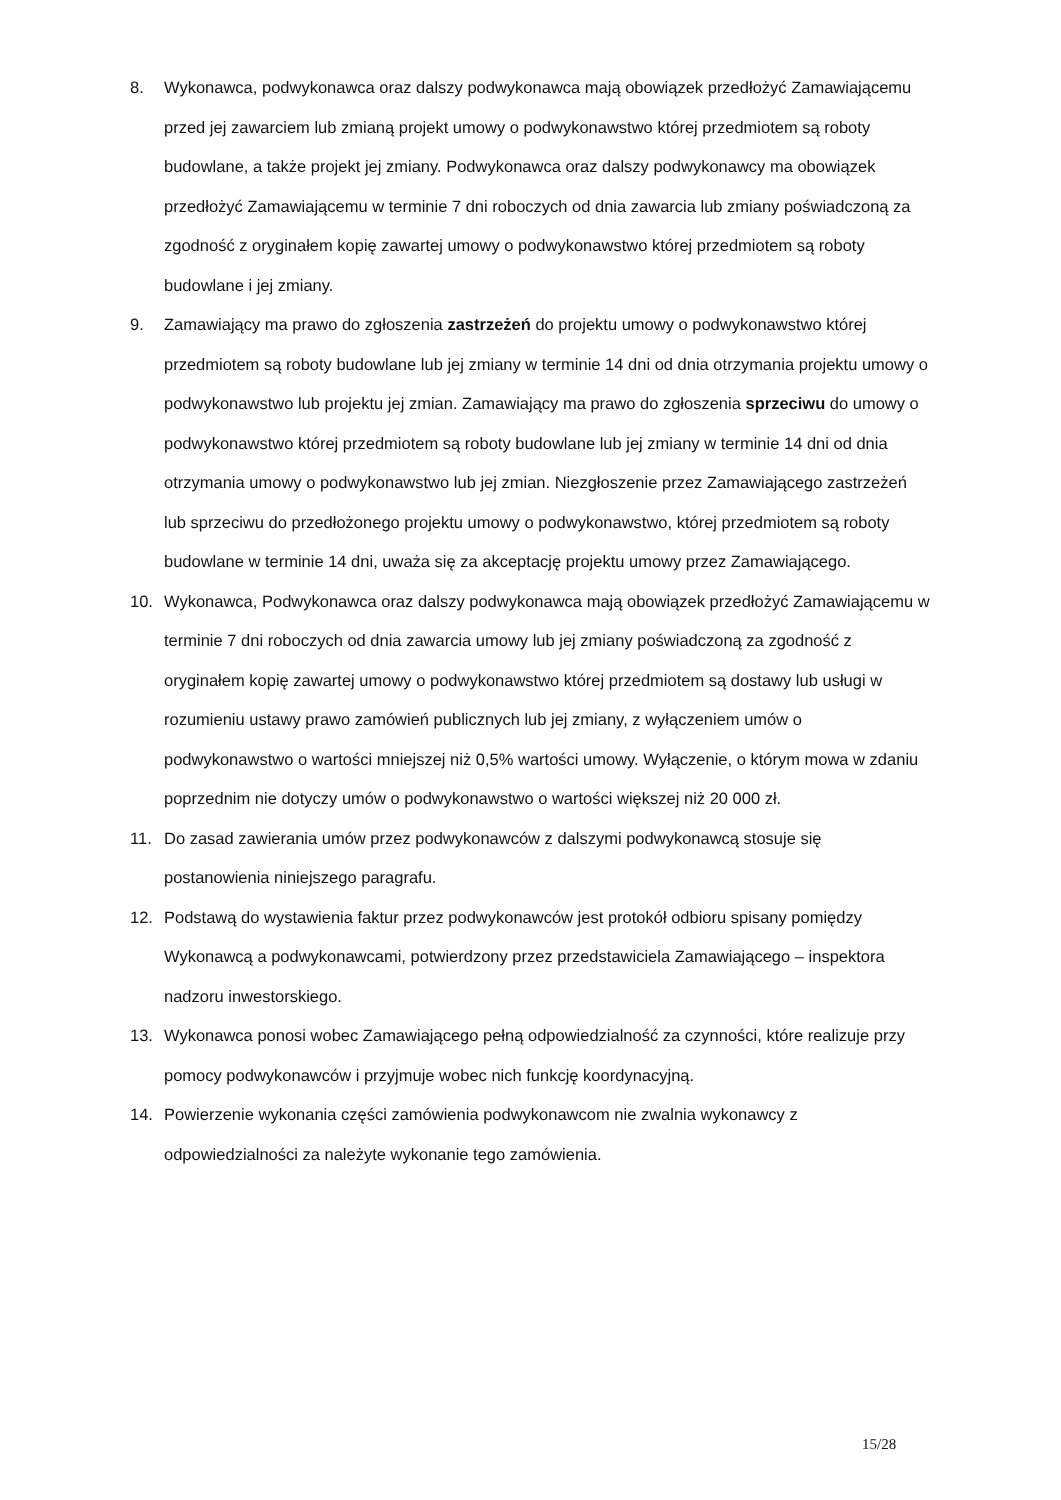8. Wykonawca, podwykonawca oraz dalszy podwykonawca mają obowiązek przedłożyć Zamawiającemu przed jej zawarciem lub zmianą projekt umowy o podwykonawstwo której przedmiotem są roboty budowlane, a także projekt jej zmiany. Podwykonawca oraz dalszy podwykonawcy ma obowiązek przedłożyć Zamawiającemu w terminie 7 dni roboczych od dnia zawarcia lub zmiany poświadczoną za zgodność z oryginałem kopię zawartej umowy o podwykonawstwo której przedmiotem są roboty budowlane i jej zmiany.
9. Zamawiający ma prawo do zgłoszenia zastrzeżeń do projektu umowy o podwykonawstwo której przedmiotem są roboty budowlane lub jej zmiany w terminie 14 dni od dnia otrzymania projektu umowy o podwykonawstwo lub projektu jej zmian. Zamawiający ma prawo do zgłoszenia sprzeciwu do umowy o podwykonawstwo której przedmiotem są roboty budowlane lub jej zmiany w terminie 14 dni od dnia otrzymania umowy o podwykonawstwo lub jej zmian. Niezgłoszenie przez Zamawiającego zastrzeżeń lub sprzeciwu do przedłożonego projektu umowy o podwykonawstwo, której przedmiotem są roboty budowlane w terminie 14 dni, uważa się za akceptację projektu umowy przez Zamawiającego.
10. Wykonawca, Podwykonawca oraz dalszy podwykonawca mają obowiązek przedłożyć Zamawiającemu w terminie 7 dni roboczych od dnia zawarcia umowy lub jej zmiany poświadczoną za zgodność z oryginałem kopię zawartej umowy o podwykonawstwo której przedmiotem są dostawy lub usługi w rozumieniu ustawy prawo zamówień publicznych lub jej zmiany, z wyłączeniem umów o podwykonawstwo o wartości mniejszej niż 0,5% wartości umowy. Wyłączenie, o którym mowa w zdaniu poprzednim nie dotyczy umów o podwykonawstwo o wartości większej niż 20 000 zł.
11. Do zasad zawierania umów przez podwykonawców z dalszymi podwykonawcą stosuje się postanowienia niniejszego paragrafu.
12. Podstawą do wystawienia faktur przez podwykonawców jest protokół odbioru spisany pomiędzy Wykonawcą a podwykonawcami, potwierdzony przez przedstawiciela Zamawiającego – inspektora nadzoru inwestorskiego.
13. Wykonawca ponosi wobec Zamawiającego pełną odpowiedzialność za czynności, które realizuje przy pomocy podwykonawców i przyjmuje wobec nich funkcję koordynacyjną.
14. Powierzenie wykonania części zamówienia podwykonawcom nie zwalnia wykonawcy z odpowiedzialności za należyte wykonanie tego zamówienia.
15/28